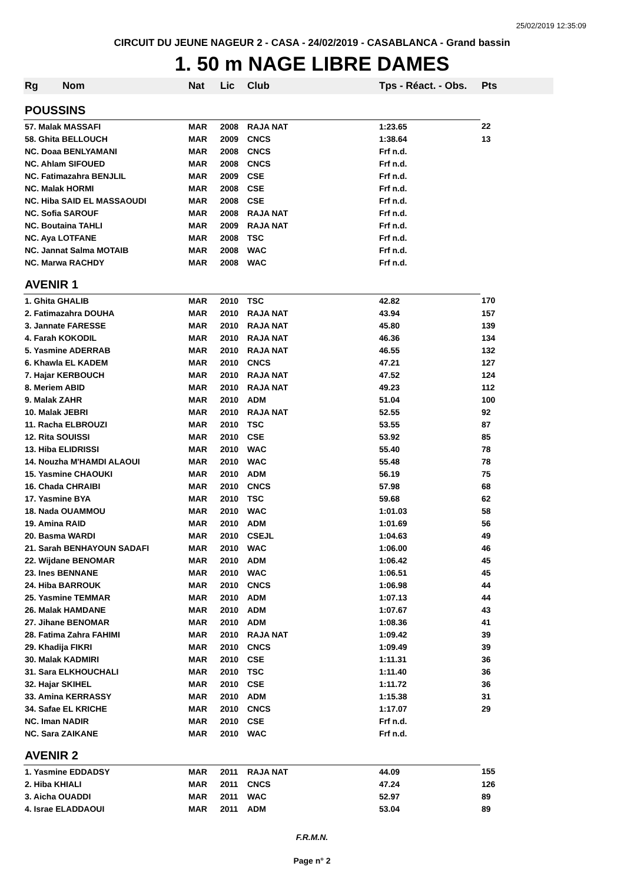25/02/2019 12:35:09
CIRCUIT DU JEUNE NAGEUR 2 - CASA - 24/02/2019 - CASABLANCA - Grand bassin
1. 50 m NAGE LIBRE DAMES
| Rg | Nom | Nat | Lic | Club | Tps - Réact. - Obs. | Pts |
| --- | --- | --- | --- | --- | --- | --- |
| POUSSINS | | | | | | |
| 57. Malak MASSAFI | | MAR | 2008 | RAJA NAT | 1:23.65 | 22 |
| 58. Ghita BELLOUCH | | MAR | 2009 | CNCS | 1:38.64 | 13 |
| NC. Doaa BENLYAMANI | | MAR | 2008 | CNCS | Frf n.d. | |
| NC. Ahlam SIFOUED | | MAR | 2008 | CNCS | Frf n.d. | |
| NC. Fatimazahra BENJLIL | | MAR | 2009 | CSE | Frf n.d. | |
| NC. Malak HORMI | | MAR | 2008 | CSE | Frf n.d. | |
| NC. Hiba SAID EL MASSAOUDI | | MAR | 2008 | CSE | Frf n.d. | |
| NC. Sofia SAROUF | | MAR | 2008 | RAJA NAT | Frf n.d. | |
| NC. Boutaina TAHLI | | MAR | 2009 | RAJA NAT | Frf n.d. | |
| NC. Aya LOTFANE | | MAR | 2008 | TSC | Frf n.d. | |
| NC. Jannat Salma MOTAIB | | MAR | 2008 | WAC | Frf n.d. | |
| NC. Marwa RACHDY | | MAR | 2008 | WAC | Frf n.d. | |
| AVENIR 1 | | | | | | |
| 1. Ghita GHALIB | | MAR | 2010 | TSC | 42.82 | 170 |
| 2. Fatimazahra DOUHA | | MAR | 2010 | RAJA NAT | 43.94 | 157 |
| 3. Jannate FARESSE | | MAR | 2010 | RAJA NAT | 45.80 | 139 |
| 4. Farah KOKODIL | | MAR | 2010 | RAJA NAT | 46.36 | 134 |
| 5. Yasmine ADERRAB | | MAR | 2010 | RAJA NAT | 46.55 | 132 |
| 6. Khawla EL KADEM | | MAR | 2010 | CNCS | 47.21 | 127 |
| 7. Hajar KERBOUCH | | MAR | 2010 | RAJA NAT | 47.52 | 124 |
| 8. Meriem ABID | | MAR | 2010 | RAJA NAT | 49.23 | 112 |
| 9. Malak ZAHR | | MAR | 2010 | ADM | 51.04 | 100 |
| 10. Malak JEBRI | | MAR | 2010 | RAJA NAT | 52.55 | 92 |
| 11. Racha ELBROUZI | | MAR | 2010 | TSC | 53.55 | 87 |
| 12. Rita SOUISSI | | MAR | 2010 | CSE | 53.92 | 85 |
| 13. Hiba ELIDRISSI | | MAR | 2010 | WAC | 55.40 | 78 |
| 14. Nouzha M'HAMDI ALAOUI | | MAR | 2010 | WAC | 55.48 | 78 |
| 15. Yasmine CHAOUKI | | MAR | 2010 | ADM | 56.19 | 75 |
| 16. Chada CHRAIBI | | MAR | 2010 | CNCS | 57.98 | 68 |
| 17. Yasmine BYA | | MAR | 2010 | TSC | 59.68 | 62 |
| 18. Nada OUAMMOU | | MAR | 2010 | WAC | 1:01.03 | 58 |
| 19. Amina RAID | | MAR | 2010 | ADM | 1:01.69 | 56 |
| 20. Basma WARDI | | MAR | 2010 | CSEJL | 1:04.63 | 49 |
| 21. Sarah BENHAYOUN SADAFI | | MAR | 2010 | WAC | 1:06.00 | 46 |
| 22. Wijdane BENOMAR | | MAR | 2010 | ADM | 1:06.42 | 45 |
| 23. Ines BENNANE | | MAR | 2010 | WAC | 1:06.51 | 45 |
| 24. Hiba BARROUK | | MAR | 2010 | CNCS | 1:06.98 | 44 |
| 25. Yasmine TEMMAR | | MAR | 2010 | ADM | 1:07.13 | 44 |
| 26. Malak HAMDANE | | MAR | 2010 | ADM | 1:07.67 | 43 |
| 27. Jihane BENOMAR | | MAR | 2010 | ADM | 1:08.36 | 41 |
| 28. Fatima Zahra FAHIMI | | MAR | 2010 | RAJA NAT | 1:09.42 | 39 |
| 29. Khadija FIKRI | | MAR | 2010 | CNCS | 1:09.49 | 39 |
| 30. Malak KADMIRI | | MAR | 2010 | CSE | 1:11.31 | 36 |
| 31. Sara ELKHOUCHALI | | MAR | 2010 | TSC | 1:11.40 | 36 |
| 32. Hajar SKIHEL | | MAR | 2010 | CSE | 1:11.72 | 36 |
| 33. Amina KERRASSY | | MAR | 2010 | ADM | 1:15.38 | 31 |
| 34. Safae EL KRICHE | | MAR | 2010 | CNCS | 1:17.07 | 29 |
| NC. Iman NADIR | | MAR | 2010 | CSE | Frf n.d. | |
| NC. Sara ZAIKANE | | MAR | 2010 | WAC | Frf n.d. | |
| AVENIR 2 | | | | | | |
| 1. Yasmine EDDADSY | | MAR | 2011 | RAJA NAT | 44.09 | 155 |
| 2. Hiba KHIALI | | MAR | 2011 | CNCS | 47.24 | 126 |
| 3. Aicha OUADDI | | MAR | 2011 | WAC | 52.97 | 89 |
| 4. Israe ELADDAOUI | | MAR | 2011 | ADM | 53.04 | 89 |
F.R.M.N.
Page n° 2